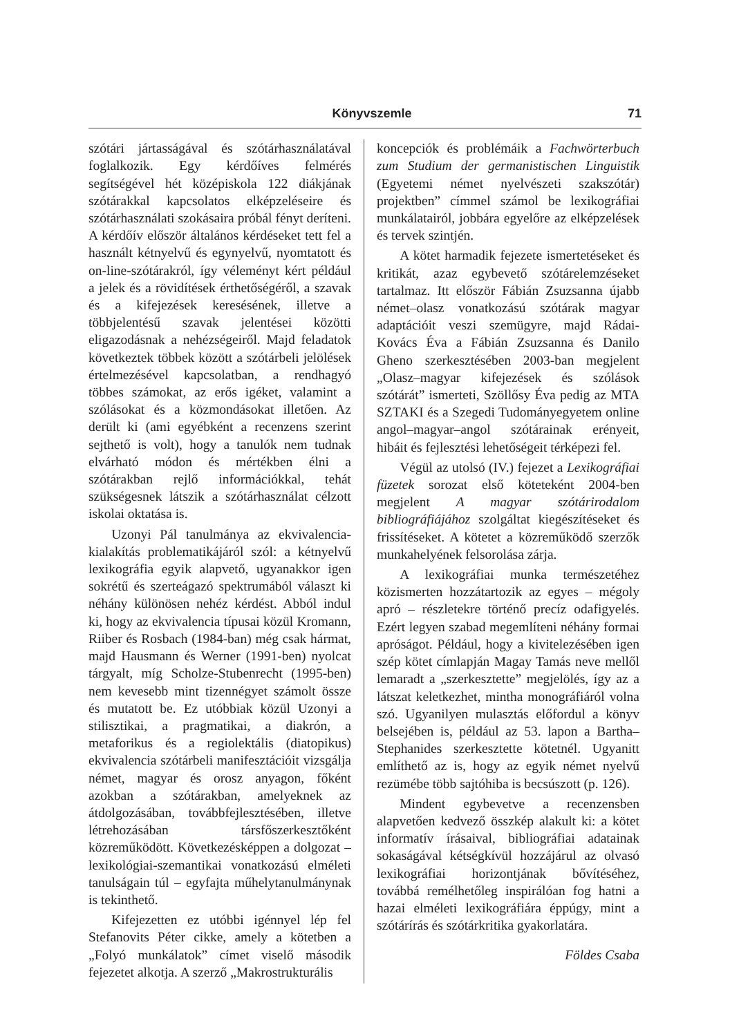Könyvszemle 71
szótári jártasságával és szótárhasználatával foglalkozik. Egy kérdőíves felmérés segítségével hét középiskola 122 diákjának szótárakkal kapcsolatos elképzeléseire és szótárhasználati szokásaira próbál fényt deríteni. A kérdőív először általános kérdéseket tett fel a használt kétnyelvű és egynyelvű, nyomtatott és on-line-szótárakról, így véleményt kért például a jelek és a rövidítések érthetőségéről, a szavak és a kifejezések keresésének, illetve a többjelentésű szavak jelentései közötti eligazodásnak a nehézségeiről. Majd feladatok következtek többek között a szótárbeli jelölések értelmezésével kapcsolatban, a rendhagyó többes számokat, az erős igéket, valamint a szólásokat és a közmondásokat illetően. Az derült ki (ami egyébként a recenzens szerint sejthető is volt), hogy a tanulók nem tudnak elvárható módon és mértékben élni a szótárakban rejlő információkkal, tehát szükségesnek látszik a szótárhasználat célzott iskolai oktatása is.
Uzonyi Pál tanulmánya az ekvivalencia-kialakítás problematikájáról szól: a kétnyelvű lexikográfia egyik alapvető, ugyanakkor igen sokrétű és szerteágazó spektrumából választ ki néhány különösen nehéz kérdést. Abból indul ki, hogy az ekvivalencia típusai közül Kromann, Riiber és Rosbach (1984-ban) még csak hármat, majd Hausmann és Werner (1991-ben) nyolcat tárgyalt, míg Scholze-Stubenrecht (1995-ben) nem kevesebb mint tizennégyet számolt össze és mutatott be. Ez utóbbiak közül Uzonyi a stilisztikai, a pragmatikai, a diakrón, a metaforikus és a regiolektális (diatopikus) ekvivalencia szótárbeli manifesztációit vizsgálja német, magyar és orosz anyagon, főként azokban a szótárakban, amelyeknek az átdolgozásában, továbbfejlesztésében, illetve létrehozásában társfőszerkesztőként közreműködött. Következésképpen a dolgozat – lexikológiai-szemantikai vonatkozású elméleti tanulságain túl – egyfajta műhelytanulmánynak is tekinthető.
Kifejezetten ez utóbbi igénnyel lép fel Stefanovits Péter cikke, amely a kötetben a „Folyó munkálatok” címet viselő második fejezetet alkotja. A szerző „Makrostrukturális
koncepciók és problémáik a Fachwörterbuch zum Studium der germanistischen Linguistik (Egyetemi német nyelvészeti szakszótár) projektben” címmel számol be lexikográfiai munkálatairól, jobbára egyelőre az elképzelések és tervek szintjén.
A kötet harmadik fejezete ismertetéseket és kritikát, azaz egybevető szótárelemzéseket tartalmaz. Itt először Fábián Zsuzsanna újabb német–olasz vonatkozású szótárak magyar adaptációit veszi szemügyre, majd Rádai-Kovács Éva a Fábián Zsuzsanna és Danilo Gheno szerkesztésében 2003-ban megjelent „Olasz–magyar kifejezések és szólások szótárát” ismerteti, Szöllősy Éva pedig az MTA SZTAKI és a Szegedi Tudományegyetem online angol–magyar–angol szótárainak erényeit, hibáit és fejlesztési lehetőségeit térképezi fel.
Végül az utolsó (IV.) fejezet a Lexikográfiai füzetek sorozat első köteteként 2004-ben megjelent A magyar szótárirodalom bibliográfiájához szolgáltat kiegészítéseket és frissítéseket. A kötetet a közreműködő szerzők munkahelyének felsorolása zárja.
A lexikográfiai munka természetéhez közismerten hozzátartozik az egyes – mégoly apró – részletekre történő precíz odafigyelés. Ezért legyen szabad megemlíteni néhány formai apróságot. Például, hogy a kivitelezésében igen szép kötet címlapján Magay Tamás neve mellől lemaradt a „szerkesztette” megjelölés, így az a látszat keletkezhet, mintha monográfiáról volna szó. Ugyanilyen mulasztás előfordul a könyv belsejében is, például az 53. lapon a Bartha–Stephanides szerkesztette kötetnél. Ugyanitt említhető az is, hogy az egyik német nyelvű rezümébe több sajtóhiba is becsúszott (p. 126).
Mindent egybevetve a recenzensben alapvetően kedvező összkép alakult ki: a kötet informatív írásaival, bibliográfiai adatainak sokaságával kétségkívül hozzájárul az olvasó lexikográfiai horizontjának bővítéséhez, továbbá remélhetőleg inspirálóan fog hatni a hazai elméleti lexikográfiára éppúgy, mint a szótárírás és szótárkritika gyakorlatára.
Földes Csaba